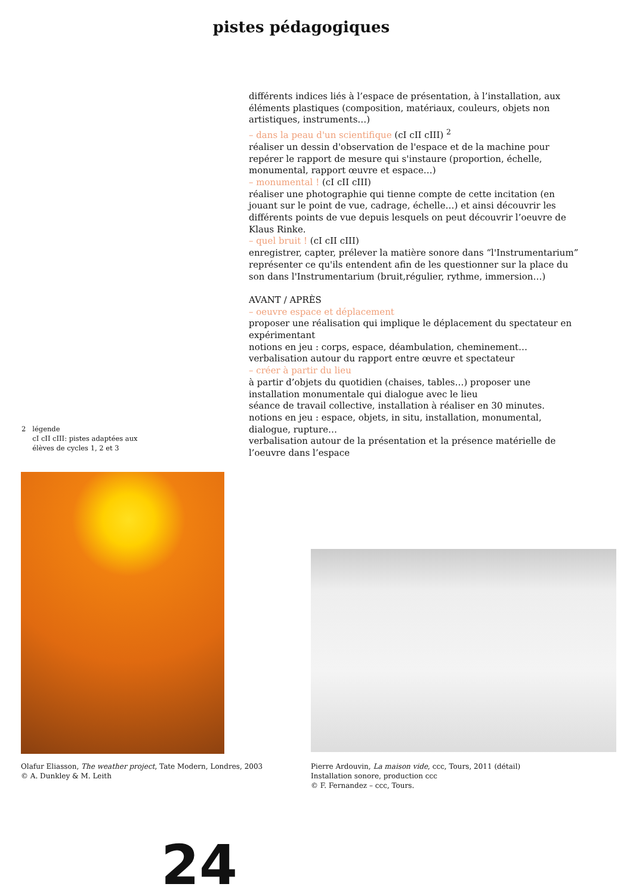pistes pédagogiques
différents indices liés à l’espace de présentation, à l’installation, aux éléments plastiques (composition, matériaux, couleurs, objets non artistiques, instruments…)
– dans la peau d'un scientifique (cI cII cIII) <sup>2</sup>
réaliser un dessin d'observation de l'espace et de la machine pour repérer le rapport de mesure qui s'instaure (proportion, échelle, monumental, rapport œuvre et espace…)
– monumental ! (cI cII cIII)
réaliser une photographie qui tienne compte de cette incitation (en jouant sur le point de vue, cadrage, échelle…) et ainsi découvrir les différents points de vue depuis lesquels on peut découvrir l’oeuvre de Klaus Rinke.
– quel bruit ! (cI cII cIII)
enregistrer, capter, prélever la matière sonore dans “l'Instrumentarium” représenter ce qu'ils entendent afin de les questionner sur la place du son dans l'Instrumentarium (bruit,régulier, rythme, immersion…)
AVANT / APRÈS
– oeuvre espace et déplacement
proposer une réalisation qui implique le déplacement du spectateur en expérimentant
notions en jeu : corps, espace, déambulation, cheminement…
verbalisation autour du rapport entre œuvre et spectateur
– créer à partir du lieu
à partir d’objets du quotidien (chaises, tables…) proposer une installation monumentale qui dialogue avec le lieu
séance de travail collective, installation à réaliser en 30 minutes.
notions en jeu : espace, objets, in situ, installation, monumental, dialogue, rupture…
verbalisation autour de la présentation et la présence matérielle de l’oeuvre dans l’espace
2 légende
cI cII cIII: pistes adaptées aux
élèves de cycles 1, 2 et 3
Olafur Eliasson, The weather project, Tate Modern, Londres, 2003
© A. Dunkley & M. Leith
Pierre Ardouvin, La maison vide, ccc, Tours, 2011 (détail)
Installation sonore, production ccc
© F. Fernandez – ccc, Tours.
24